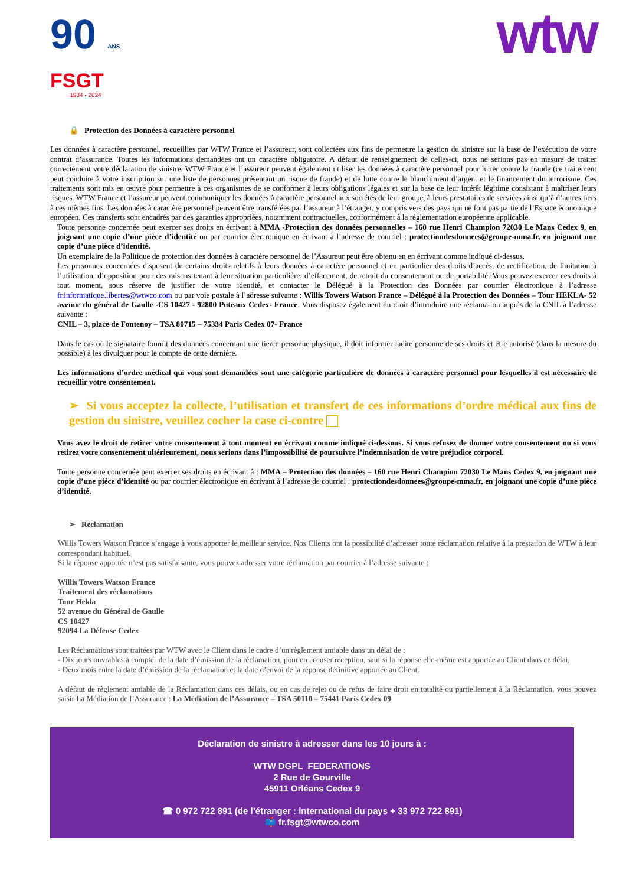90 ANS
FSGT
1934 - 2024
wtw
🔒 Protection des Données à caractère personnel
Les données à caractère personnel, recueillies par WTW France et l’assureur, sont collectées aux fins de permettre la gestion du sinistre sur la base de l’exécution de votre contrat d’assurance. Toutes les informations demandées ont un caractère obligatoire. A défaut de renseignement de celles-ci, nous ne serions pas en mesure de traiter correctement votre déclaration de sinistre. WTW France et l’assureur peuvent également utiliser les données à caractère personnel pour lutter contre la fraude (ce traitement peut conduire à votre inscription sur une liste de personnes présentant un risque de fraude) et de lutte contre le blanchiment d’argent et le financement du terrorisme. Ces traitements sont mis en œuvre pour permettre à ces organismes de se conformer à leurs obligations légales et sur la base de leur intérêt légitime consistant à maîtriser leurs risques. WTW France et l’assureur peuvent communiquer les données à caractère personnel aux sociétés de leur groupe, à leurs prestataires de services ainsi qu’à d’autres tiers à ces mêmes fins. Les données à caractère personnel peuvent être transférées par l’assureur à l’étranger, y compris vers des pays qui ne font pas partie de l’Espace économique européen. Ces transferts sont encadrés par des garanties appropriées, notamment contractuelles, conformément à la règlementation européenne applicable.
Toute personne concernée peut exercer ses droits en écrivant à MMA -Protection des données personnelles – 160 rue Henri Champion 72030 Le Mans Cedex 9, en joignant une copie d’une pièce d’identité ou par courrier électronique en écrivant à l’adresse de courriel : protectiondesdonnees@groupe-mma.fr, en joignant une copie d’une pièce d’identité.
Un exemplaire de la Politique de protection des données à caractère personnel de l’Assureur peut être obtenu en en écrivant comme indiqué ci-dessus.
Les personnes concernées disposent de certains droits relatifs à leurs données à caractère personnel et en particulier des droits d’accès, de rectification, de limitation à l’utilisation, d’opposition pour des raisons tenant à leur situation particulière, d’effacement, de retrait du consentement ou de portabilité. Vous pouvez exercer ces droits à tout moment, sous réserve de justifier de votre identité, et contacter le Délégué à la Protection des Données par courrier électronique à l’adresse fr.informatique.libertes@wtwco.com ou par voie postale à l’adresse suivante : Willis Towers Watson France – Délégué à la Protection des Données – Tour HEKLA- 52 avenue du général de Gaulle -CS 10427 - 92800 Puteaux Cedex- France. Vous disposez également du droit d’introduire une réclamation auprès de la CNIL à l’adresse suivante :
CNIL – 3, place de Fontenoy – TSA 80715 – 75334 Paris Cedex 07- France
Dans le cas où le signataire fournit des données concernant une tierce personne physique, il doit informer ladite personne de ses droits et être autorisé (dans la mesure du possible) à les divulguer pour le compte de cette dernière.
Les informations d’ordre médical qui vous sont demandées sont une catégorie particulière de données à caractère personnel pour lesquelles il est nécessaire de recueillir votre consentement.
➢ Si vous acceptez la collecte, l’utilisation et transfert de ces informations d’ordre médical aux fins de gestion du sinistre, veuillez cocher la case ci-contre
Vous avez le droit de retirer votre consentement à tout moment en écrivant comme indiqué ci-dessous. Si vous refusez de donner votre consentement ou si vous retirez votre consentement ultérieurement, nous serions dans l’impossibilité de poursuivre l’indemnisation de votre préjudice corporel.
Toute personne concernée peut exercer ses droits en écrivant à : MMA – Protection des données – 160 rue Henri Champion 72030 Le Mans Cedex 9, en joignant une copie d’une pièce d’identité ou par courrier électronique en écrivant à l’adresse de courriel : protectiondesdonnees@groupe-mma.fr, en joignant une copie d’une pièce d’identité.
➢ Réclamation
Willis Towers Watson France s’engage à vous apporter le meilleur service. Nos Clients ont la possibilité d’adresser toute réclamation relative à la prestation de WTW à leur correspondant habituel.
Si la réponse apportée n’est pas satisfaisante, vous pouvez adresser votre réclamation par courrier à l’adresse suivante :
Willis Towers Watson France
Traitement des réclamations
Tour Hekla
52 avenue du Général de Gaulle
CS 10427
92094 La Défense Cedex
Les Réclamations sont traitées par WTW avec le Client dans le cadre d’un règlement amiable dans un délai de :
- Dix jours ouvrables à compter de la date d’émission de la réclamation, pour en accuser réception, sauf si la réponse elle-même est apportée au Client dans ce délai,
- Deux mois entre la date d’émission de la réclamation et la date d’envoi de la réponse définitive apportée au Client.
A défaut de règlement amiable de la Réclamation dans ces délais, ou en cas de rejet ou de refus de faire droit en totalité ou partiellement à la Réclamation, vous pouvez saisir La Médiation de l’Assurance : La Médiation de l’Assurance – TSA 50110 – 75441 Paris Cedex 09
Déclaration de sinistre à adresser dans les 10 jours à :
WTW DGPL FEDERATIONS
2 Rue de Gourville
45911 Orléans Cedex 9
☎ 0 972 722 891 (de l’étranger : international du pays + 33 972 722 891)
📫 fr.fsgt@wtwco.com